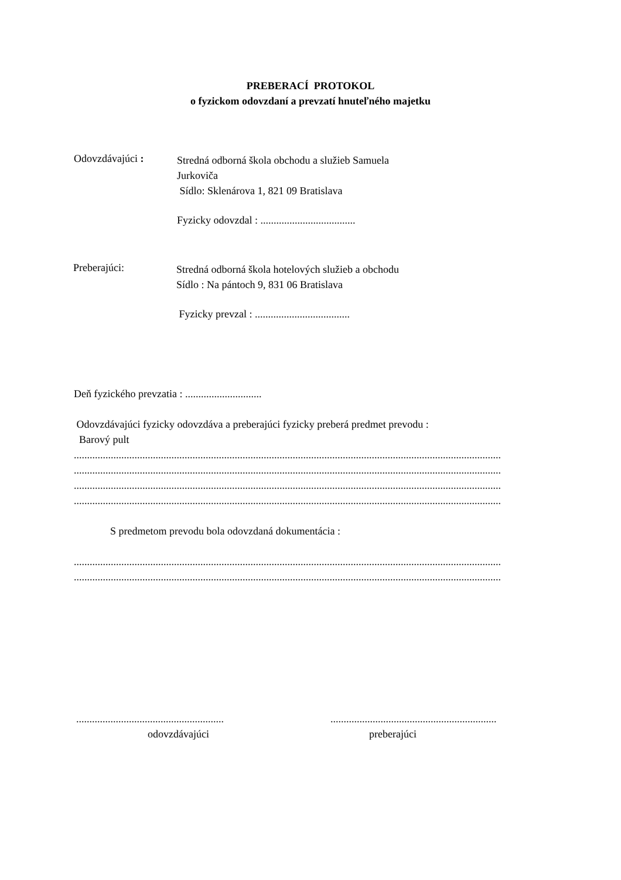PREBERACÍ PROTOKOL
o fyzickom odovzdaní a prevzatí hnuteľného majetku
Odovzdávajúci :
Stredná odborná škola obchodu a služieb Samuela
Jurkoviča
Sídlo: Sklenárova 1, 821 09 Bratislava
Fyzicky odovzdal : ....................................
Preberajúci:
Stredná odborná škola hotelových služieb a obchodu
Sídlo : Na pántoch 9, 831 06 Bratislava
Fyzicky prevzal : ....................................
Deň fyzického prevzatia : .............................
Odovzdávajúci fyzicky odovzdáva a preberajúci fyzicky preberá predmet prevodu :
Barový pult
..................................................................................................................................................................
..................................................................................................................................................................
..................................................................................................................................................................
..................................................................................................................................................................
S predmetom prevodu bola odovzdaná dokumentácia :
..................................................................................................................................................................
..................................................................................................................................................................
........................................................
odovzdávajúci
...............................................................
preberajúci